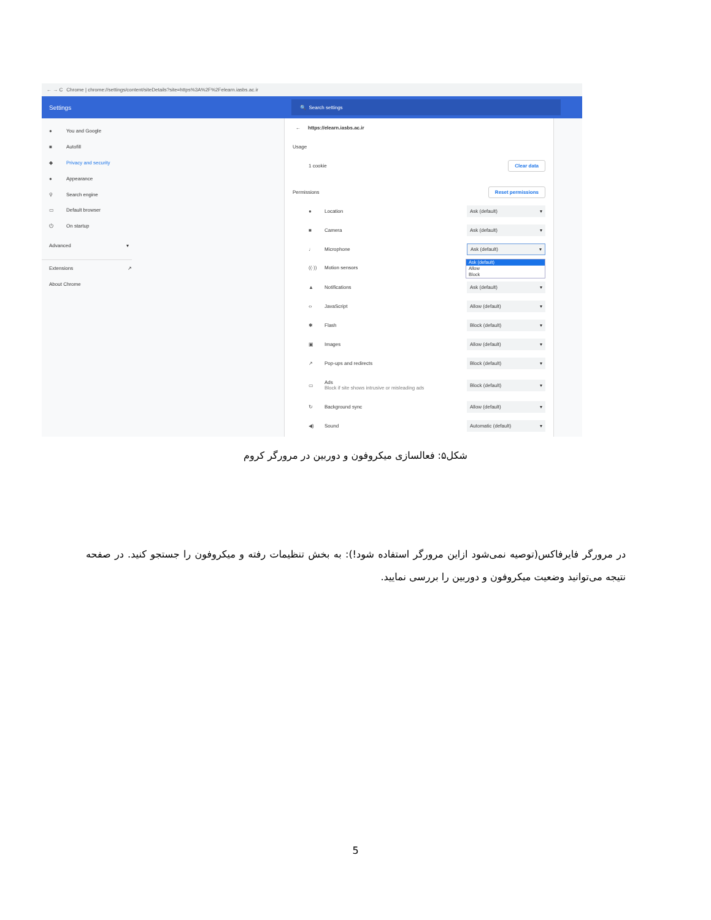← → C Chrome | chrome://settings/content/siteDetails?site=https%3A%2F%2Felearn.iasbs.ac.ir
Settings
🔍 Search settings
● You and Google
■ Autofill
◆ Privacy and security
● Appearance
⚲ Search engine
▭ Default browser
⏻ On startup
Advanced ▾
Extensions ↗
About Chrome
← https://elearn.iasbs.ac.ir
Usage
1 cookie Clear data
Permissions Reset permissions
● Location Ask (default) ▾
■ Camera Ask (default) ▾
♩ Microphone Ask (default) ▾
((·)) Motion sensors Ask (default)
Allow
Block
▲ Notifications Ask (default) ▾
‹› JavaScript Allow (default) ▾
✱ Flash Block (default) ▾
▣ Images Allow (default) ▾
↗ Pop-ups and redirects Block (default) ▾
▭ Ads
Block if site shows intrusive or misleading ads Block (default) ▾
↻ Background sync Allow (default) ▾
◀) Sound Automatic (default) ▾
شکل۵: فعالسازی میکروفون و دوربین در مرورگر کروم
در مرورگر فایرفاکس(توصیه نمی‌شود ازاین مرورگر استفاده شود!): به بخش تنظیمات رفته و میکروفون را جستجو کنید. در صفحه نتیجه می‌توانید وضعیت میکروفون و دوربین را بررسی نمایید.
5